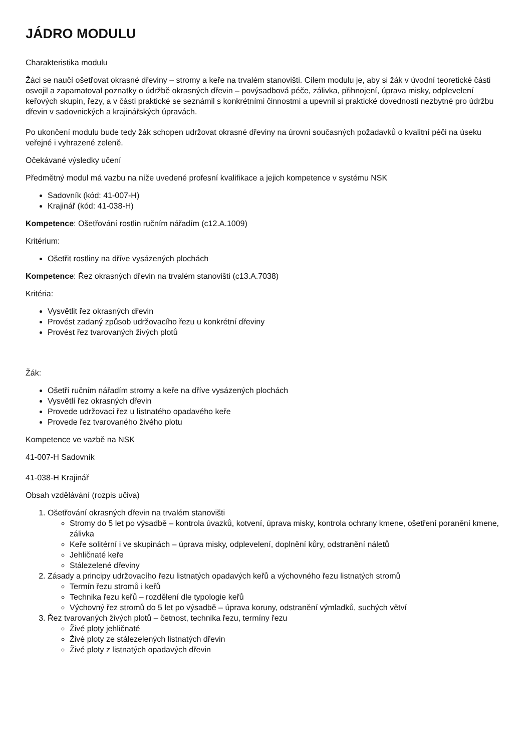JÁDRO MODULU
Charakteristika modulu
Žáci se naučí ošetřovat okrasné dřeviny – stromy a keře na trvalém stanovišti. Cílem modulu je, aby si žák v úvodní teoretické části osvojil a zapamatoval poznatky o údržbě okrasných dřevin – povýsadbová péče, zálivka, přihnojení, úprava misky, odplevelení keřových skupin, řezy, a v části praktické se seznámil s konkrétními činnostmi a upevnil si praktické dovednosti nezbytné pro údržbu dřevin v sadovnických a krajinářských úpravách.
Po ukončení modulu bude tedy žák schopen udržovat okrasné dřeviny na úrovni současných požadavků o kvalitní péči na úseku veřejné i vyhrazené zeleně.
Očekávané výsledky učení
Předmětný modul má vazbu na níže uvedené profesní kvalifikace a jejich kompetence v systému NSK
Sadovník (kód: 41-007-H)
Krajinář (kód: 41-038-H)
Kompetence: Ošetřování rostlin ručním nářadím (c12.A.1009)
Kritérium:
Ošetřit rostliny na dříve vysázených plochách
Kompetence: Řez okrasných dřevin na trvalém stanovišti (c13.A.7038)
Kritéria:
Vysvětlit řez okrasných dřevin
Provést zadaný způsob udržovacího řezu u konkrétní dřeviny
Provést řez tvarovaných živých plotů
Žák:
Ošetří ručním nářadím stromy a keře na dříve vysázených plochách
Vysvětlí řez okrasných dřevin
Provede udržovací řez u listnatého opadavého keře
Provede řez tvarovaného živého plotu
Kompetence ve vazbě na NSK
41-007-H Sadovník
41-038-H Krajinář
Obsah vzdělávání (rozpis učiva)
1. Ošetřování okrasných dřevin na trvalém stanovišti
Stromy do 5 let po výsadbě – kontrola úvazků, kotvení, úprava misky, kontrola ochrany kmene, ošetření poranění kmene, zálivka
Keře solitérní i ve skupinách – úprava misky, odplevelení, doplnění kůry, odstranění náletů
Jehličnaté keře
Stálezelené dřeviny
2. Zásady a principy udržovacího řezu listnatých opadavých keřů a výchovného řezu listnatých stromů
Termín řezu stromů i keřů
Technika řezu keřů – rozdělení dle typologie keřů
Výchovný řez stromů do 5 let po výsadbě – úprava koruny, odstranění výmladků, suchých větví
3. Řez tvarovaných živých plotů – četnost, technika řezu, termíny řezu
Živé ploty jehličnaté
Živé ploty ze stálezelených listnatých dřevin
Živé ploty z listnatých opadavých dřevin